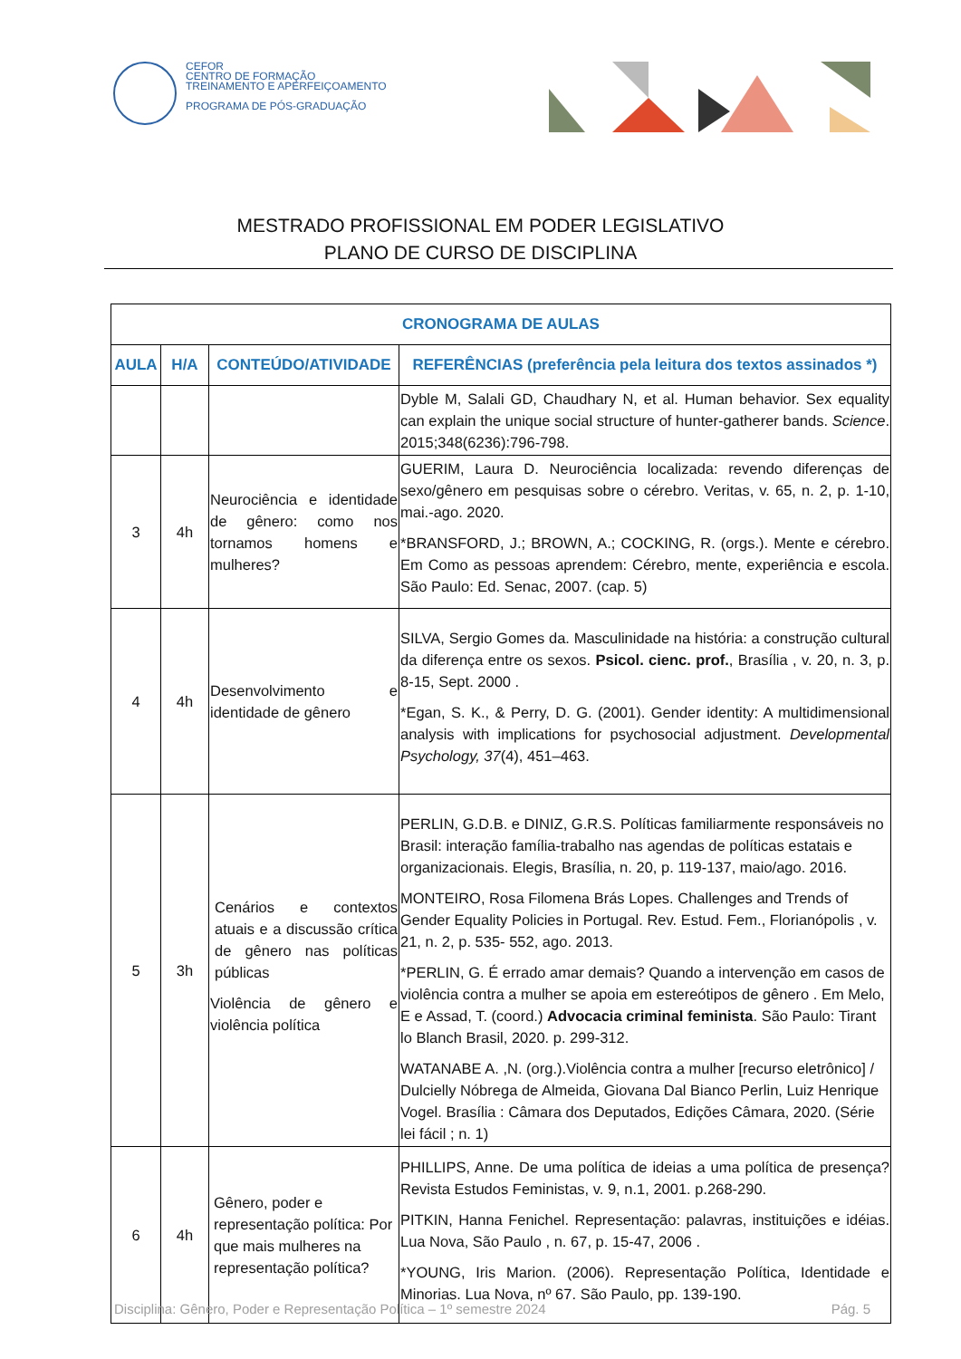CEFOR
CENTRO DE FORMAÇÃO
TREINAMENTO E APERFEIÇOAMENTO
PROGRAMA DE PÓS-GRADUAÇÃO
MESTRADO PROFISSIONAL EM PODER LEGISLATIVO
PLANO DE CURSO DE DISCIPLINA
| CRONOGRAMA DE AULAS | | | |
| --- | --- | --- | --- |
| AULA | H/A | CONTEÚDO/ATIVIDADE | REFERÊNCIAS (preferência pela leitura dos textos assinados *) |
| | | | Dyble M, Salali GD, Chaudhary N, et al. Human behavior. Sex equality can explain the unique social structure of hunter-gatherer bands. Science . 2015;348(6236):796-798. |
| 3 | 4h | Neurociência e identidade de gênero: como nos tornamos homens e mulheres? | GUERIM, Laura D. Neurociência localizada: revendo diferenças de sexo/gênero em pesquisas sobre o cérebro. Veritas, v. 65, n. 2, p. 1-10, mai.-ago. 2020. *BRANSFORD, J.; BROWN, A.; COCKING, R. (orgs.). Mente e cérebro. Em Como as pessoas aprendem: Cérebro, mente, experiência e escola. São Paulo: Ed. Senac, 2007. (cap. 5) |
| 4 | 4h | Desenvolvimento e identidade de gênero | SILVA, Sergio Gomes da. Masculinidade na história: a construção cultural da diferença entre os sexos. Psicol. cienc. prof. , Brasília , v. 20, n. 3, p. 8-15, Sept. 2000 . *Egan, S. K., & Perry, D. G. (2001). Gender identity: A multidimensional analysis with implications for psychosocial adjustment. Developmental Psychology, 37 (4), 451–463. |
| 5 | 3h | Cenários e contextos atuais e a discussão crítica de gênero nas políticas públicas Violência de gênero e violência política | PERLIN, G.D.B. e DINIZ, G.R.S. Políticas familiarmente responsáveis no Brasil: interação família-trabalho nas agendas de políticas estatais e organizacionais. Elegis, Brasília, n. 20, p. 119-137, maio/ago. 2016. MONTEIRO, Rosa Filomena Brás Lopes. Challenges and Trends of Gender Equality Policies in Portugal. Rev. Estud. Fem., Florianópolis , v. 21, n. 2, p. 535- 552, ago. 2013. *PERLIN, G. É errado amar demais? Quando a intervenção em casos de violência contra a mulher se apoia em estereótipos de gênero . Em Melo, E e Assad, T. (coord.) Advocacia criminal feminista . São Paulo: Tirant lo Blanch Brasil, 2020. p. 299-312. WATANABE A. ,N. (org.).Violência contra a mulher [recurso eletrônico] / Dulcielly Nóbrega de Almeida, Giovana Dal Bianco Perlin, Luiz Henrique Vogel. Brasília : Câmara dos Deputados, Edições Câmara, 2020. (Série lei fácil ; n. 1) |
| 6 | 4h | Gênero, poder e representação política: Por que mais mulheres na representação política? | PHILLIPS, Anne. De uma política de ideias a uma política de presença? Revista Estudos Feministas, v. 9, n.1, 2001. p.268-290. PITKIN, Hanna Fenichel. Representação: palavras, instituições e idéias. Lua Nova, São Paulo , n. 67, p. 15-47, 2006 . *YOUNG, Iris Marion. (2006). Representação Política, Identidade e Minorias. Lua Nova, nº 67. São Paulo, pp. 139-190. |
Disciplina: Gênero, Poder e Representação Política – 1º semestre 2024 Pág. 5